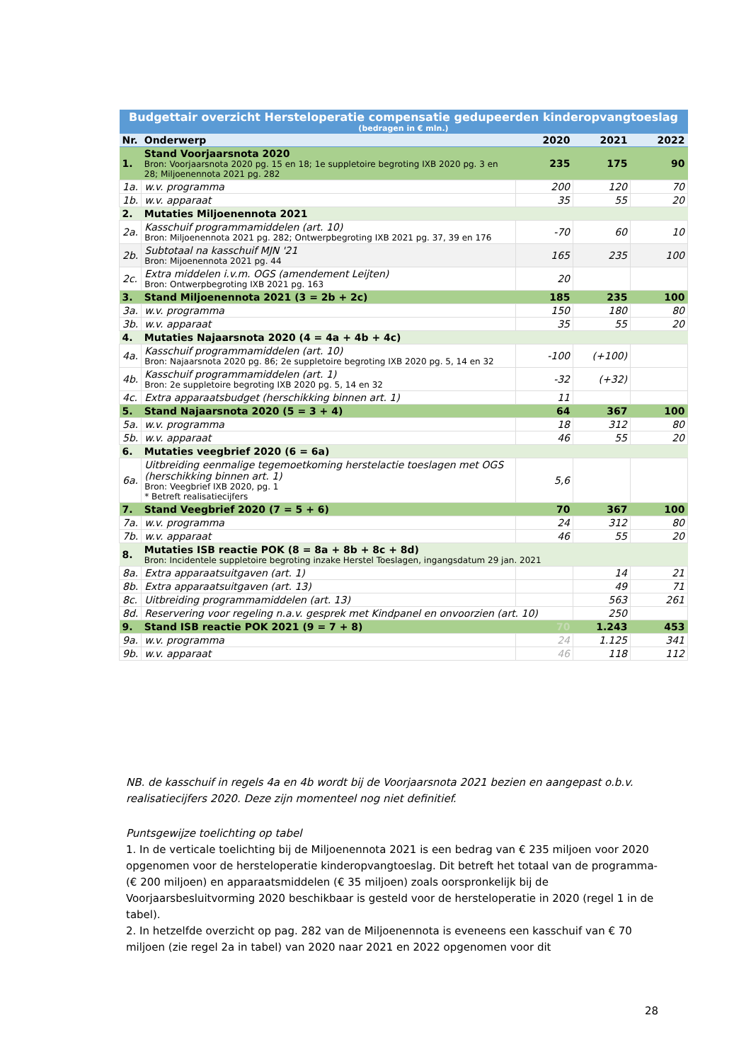| Budgettair overzicht Hersteloperatie compensatie gedupeerden kinderopvangtoeslag (bedragen in € mln.) | | | | |
| Nr. | Onderwerp | 2020 | 2021 | 2022 |
| 1. | Stand Voorjaarsnota 2020 Bron: Voorjaarsnota 2020 pg. 15 en 18; 1e suppletoire begroting IXB 2020 pg. 3 en 28; Miljoenennota 2021 pg. 282 | 235 | 175 | 90 |
| 1a. | w.v. programma | 200 | 120 | 70 |
| 1b. | w.v. apparaat | 35 | 55 | 20 |
| 2. | Mutaties Miljoenennota 2021 | | | |
| 2a. | Kasschuif programmamiddelen (art. 10) Bron: Miljoenennota 2021 pg. 282; Ontwerpbegroting IXB 2021 pg. 37, 39 en 176 | -70 | 60 | 10 |
| 2b. | Subtotaal na kasschuif MJN '21 Bron: Mijoenennota 2021 pg. 44 | 165 | 235 | 100 |
| 2c. | Extra middelen i.v.m. OGS (amendement Leijten) Bron: Ontwerpbegroting IXB 2021 pg. 163 | 20 | | |
| 3. | Stand Miljoenennota 2021 (3 = 2b + 2c) | 185 | 235 | 100 |
| 3a. | w.v. programma | 150 | 180 | 80 |
| 3b. | w.v. apparaat | 35 | 55 | 20 |
| 4. | Mutaties Najaarsnota 2020 (4 = 4a + 4b + 4c) | | | |
| 4a. | Kasschuif programmamiddelen (art. 10) Bron: Najaarsnota 2020 pg. 86; 2e suppletoire begroting IXB 2020 pg. 5, 14 en 32 | -100 | (+100) | |
| 4b. | Kasschuif programmamiddelen (art. 1) Bron: 2e suppletoire begroting IXB 2020 pg. 5, 14 en 32 | -32 | (+32) | |
| 4c. | Extra apparaatsbudget (herschikking binnen art. 1) | 11 | | |
| 5. | Stand Najaarsnota 2020 (5 = 3 + 4) | 64 | 367 | 100 |
| 5a. | w.v. programma | 18 | 312 | 80 |
| 5b. | w.v. apparaat | 46 | 55 | 20 |
| 6. | Mutaties veegbrief 2020 (6 = 6a) | | | |
| 6a. | Uitbreiding eenmalige tegemoetkoming herstelactie toeslagen met OGS (herschikking binnen art. 1) Bron: Veegbrief IXB 2020, pg. 1 * Betreft realisatiecijfers | 5,6 | | |
| 7. | Stand Veegbrief 2020 (7 = 5 + 6) | 70 | 367 | 100 |
| 7a. | w.v. programma | 24 | 312 | 80 |
| 7b. | w.v. apparaat | 46 | 55 | 20 |
| 8. | Mutaties ISB reactie POK (8 = 8a + 8b + 8c + 8d) Bron: Incidentele suppletoire begroting inzake Herstel Toeslagen, ingangsdatum 29 jan. 2021 | | | |
| 8a. | Extra apparaatsuitgaven (art. 1) | | 14 | 21 |
| 8b. | Extra apparaatsuitgaven (art. 13) | | 49 | 71 |
| 8c. | Uitbreiding programmamiddelen (art. 13) | | 563 | 261 |
| 8d. | Reservering voor regeling n.a.v. gesprek met Kindpanel en onvoorzien (art. 10) | | 250 | |
| 9. | Stand ISB reactie POK 2021 (9 = 7 + 8) | 70 | 1.243 | 453 |
| 9a. | w.v. programma | 24 | 1.125 | 341 |
| 9b. | w.v. apparaat | 46 | 118 | 112 |
NB. de kasschuif in regels 4a en 4b wordt bij de Voorjaarsnota 2021 bezien en aangepast o.b.v. realisatiecijfers 2020. Deze zijn momenteel nog niet definitief.
Puntsgewijze toelichting op tabel
1. In de verticale toelichting bij de Miljoenennota 2021 is een bedrag van € 235 miljoen voor 2020 opgenomen voor de hersteloperatie kinderopvangtoeslag. Dit betreft het totaal van de programma- (€ 200 miljoen) en apparaatsmiddelen (€ 35 miljoen) zoals oorspronkelijk bij de Voorjaarsbesluitvorming 2020 beschikbaar is gesteld voor de hersteloperatie in 2020 (regel 1 in de tabel).
2. In hetzelfde overzicht op pag. 282 van de Miljoenennota is eveneens een kasschuif van € 70 miljoen (zie regel 2a in tabel) van 2020 naar 2021 en 2022 opgenomen voor dit
28